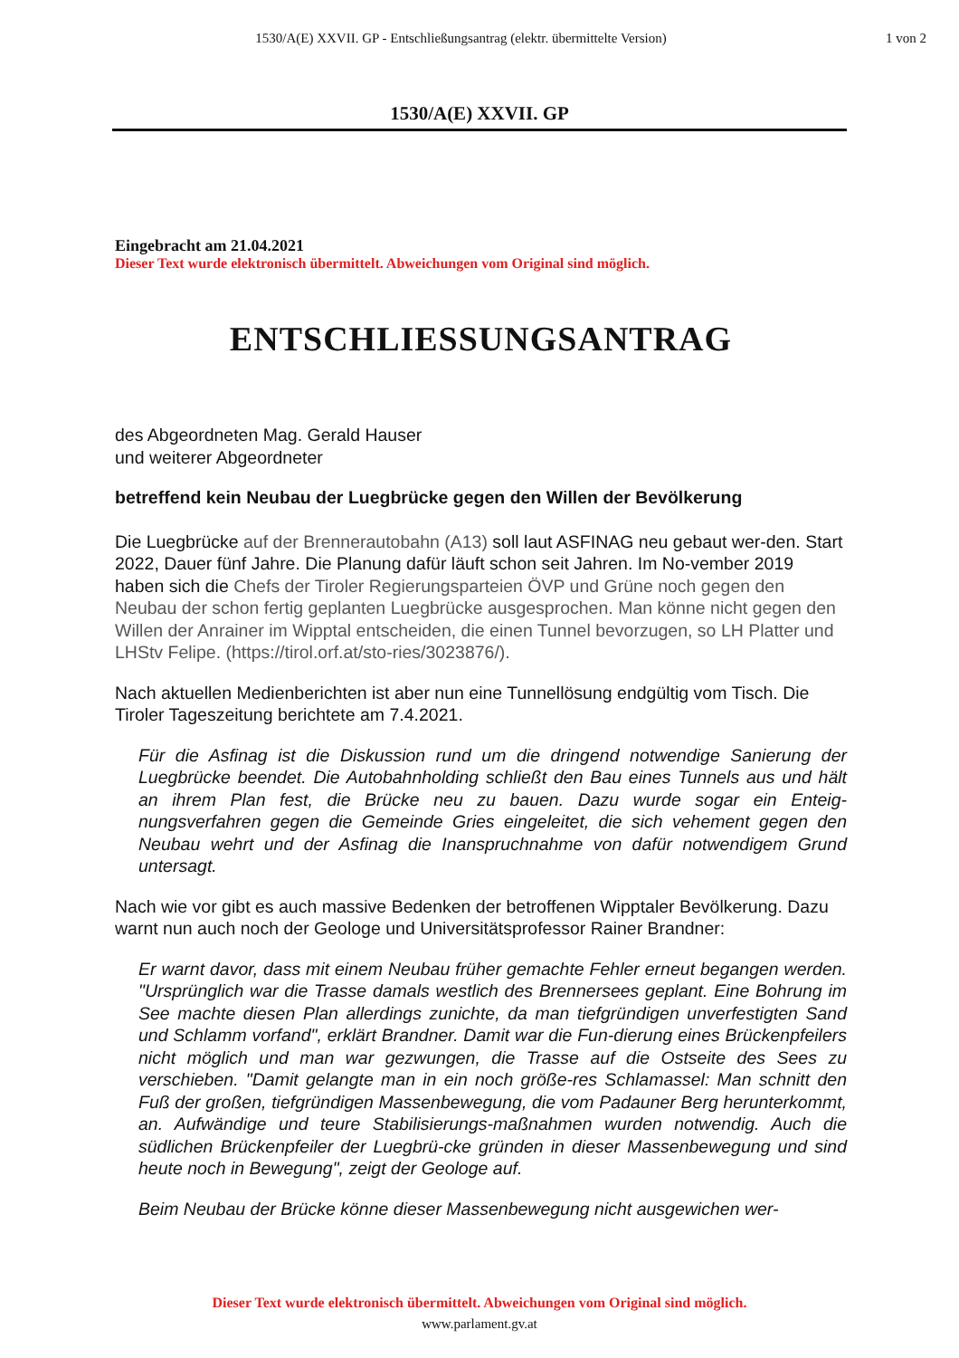1530/A(E) XXVII. GP - Entschließungsantrag (elektr. übermittelte Version)
1 von 2
1530/A(E) XXVII. GP
Eingebracht am 21.04.2021
Dieser Text wurde elektronisch übermittelt. Abweichungen vom Original sind möglich.
ENTSCHLIESSUNGSANTRAG
des Abgeordneten Mag. Gerald Hauser
und weiterer Abgeordneter
betreffend kein Neubau der Luegbrücke gegen den Willen der Bevölkerung
Die Luegbrücke auf der Brennerautobahn (A13) soll laut ASFINAG neu gebaut wer-den. Start 2022, Dauer fünf Jahre. Die Planung dafür läuft schon seit Jahren. Im No-vember 2019 haben sich die Chefs der Tiroler Regierungsparteien ÖVP und Grüne noch gegen den Neubau der schon fertig geplanten Luegbrücke ausgesprochen. Man könne nicht gegen den Willen der Anrainer im Wipptal entscheiden, die einen Tunnel bevorzugen, so LH Platter und LHStv Felipe. (https://tirol.orf.at/sto-ries/3023876/).
Nach aktuellen Medienberichten ist aber nun eine Tunnellösung endgültig vom Tisch. Die Tiroler Tageszeitung berichtete am 7.4.2021.
Für die Asfinag ist die Diskussion rund um die dringend notwendige Sanierung der Luegbrücke beendet. Die Autobahnholding schließt den Bau eines Tunnels aus und hält an ihrem Plan fest, die Brücke neu zu bauen. Dazu wurde sogar ein Enteig-nungsverfahren gegen die Gemeinde Gries eingeleitet, die sich vehement gegen den Neubau wehrt und der Asfinag die Inanspruchnahme von dafür notwendigem Grund untersagt.
Nach wie vor gibt es auch massive Bedenken der betroffenen Wipptaler Bevölkerung. Dazu warnt nun auch noch der Geologe und Universitätsprofessor Rainer Brandner:
Er warnt davor, dass mit einem Neubau früher gemachte Fehler erneut begangen werden. "Ursprünglich war die Trasse damals westlich des Brennersees geplant. Eine Bohrung im See machte diesen Plan allerdings zunichte, da man tiefgründigen unverfestigten Sand und Schlamm vorfand", erklärt Brandner. Damit war die Fun-dierung eines Brückenpfeilers nicht möglich und man war gezwungen, die Trasse auf die Ostseite des Sees zu verschieben. "Damit gelangte man in ein noch größe-res Schlamassel: Man schnitt den Fuß der großen, tiefgründigen Massenbewegung, die vom Padauner Berg herunterkommt, an. Aufwändige und teure Stabilisierungs-maßnahmen wurden notwendig. Auch die südlichen Brückenpfeiler der Luegbrü-cke gründen in dieser Massenbewegung und sind heute noch in Bewegung", zeigt der Geologe auf.
Beim Neubau der Brücke könne dieser Massenbewegung nicht ausgewichen wer-
Dieser Text wurde elektronisch übermittelt. Abweichungen vom Original sind möglich.
www.parlament.gv.at